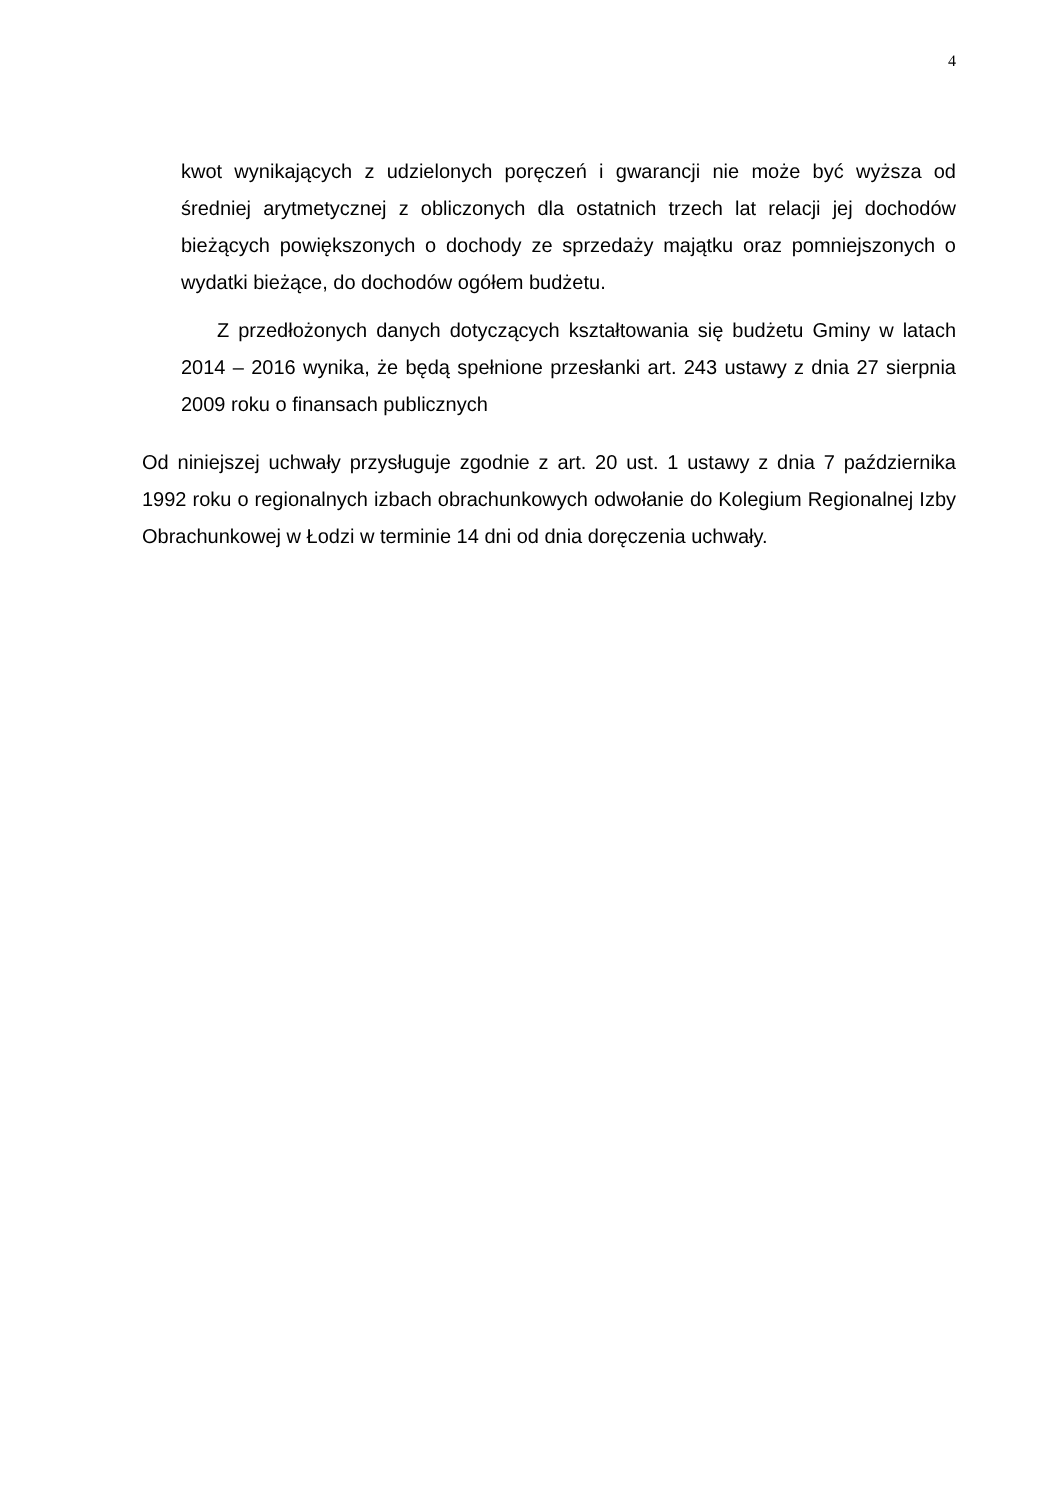4
kwot wynikających z udzielonych poręczeń i gwarancji nie może być wyższa od średniej arytmetycznej z obliczonych dla ostatnich trzech lat relacji jej dochodów bieżących powiększonych o dochody ze sprzedaży majątku oraz pomniejszonych o wydatki bieżące, do dochodów ogółem budżetu.
Z przedłożonych danych dotyczących kształtowania się budżetu Gminy w latach 2014 – 2016 wynika, że będą spełnione przesłanki art. 243 ustawy z dnia 27 sierpnia 2009 roku o finansach publicznych
Od niniejszej uchwały przysługuje zgodnie z art. 20 ust. 1 ustawy z dnia 7 października 1992 roku o regionalnych izbach obrachunkowych odwołanie do Kolegium Regionalnej Izby Obrachunkowej w Łodzi w terminie 14 dni od dnia doręczenia uchwały.